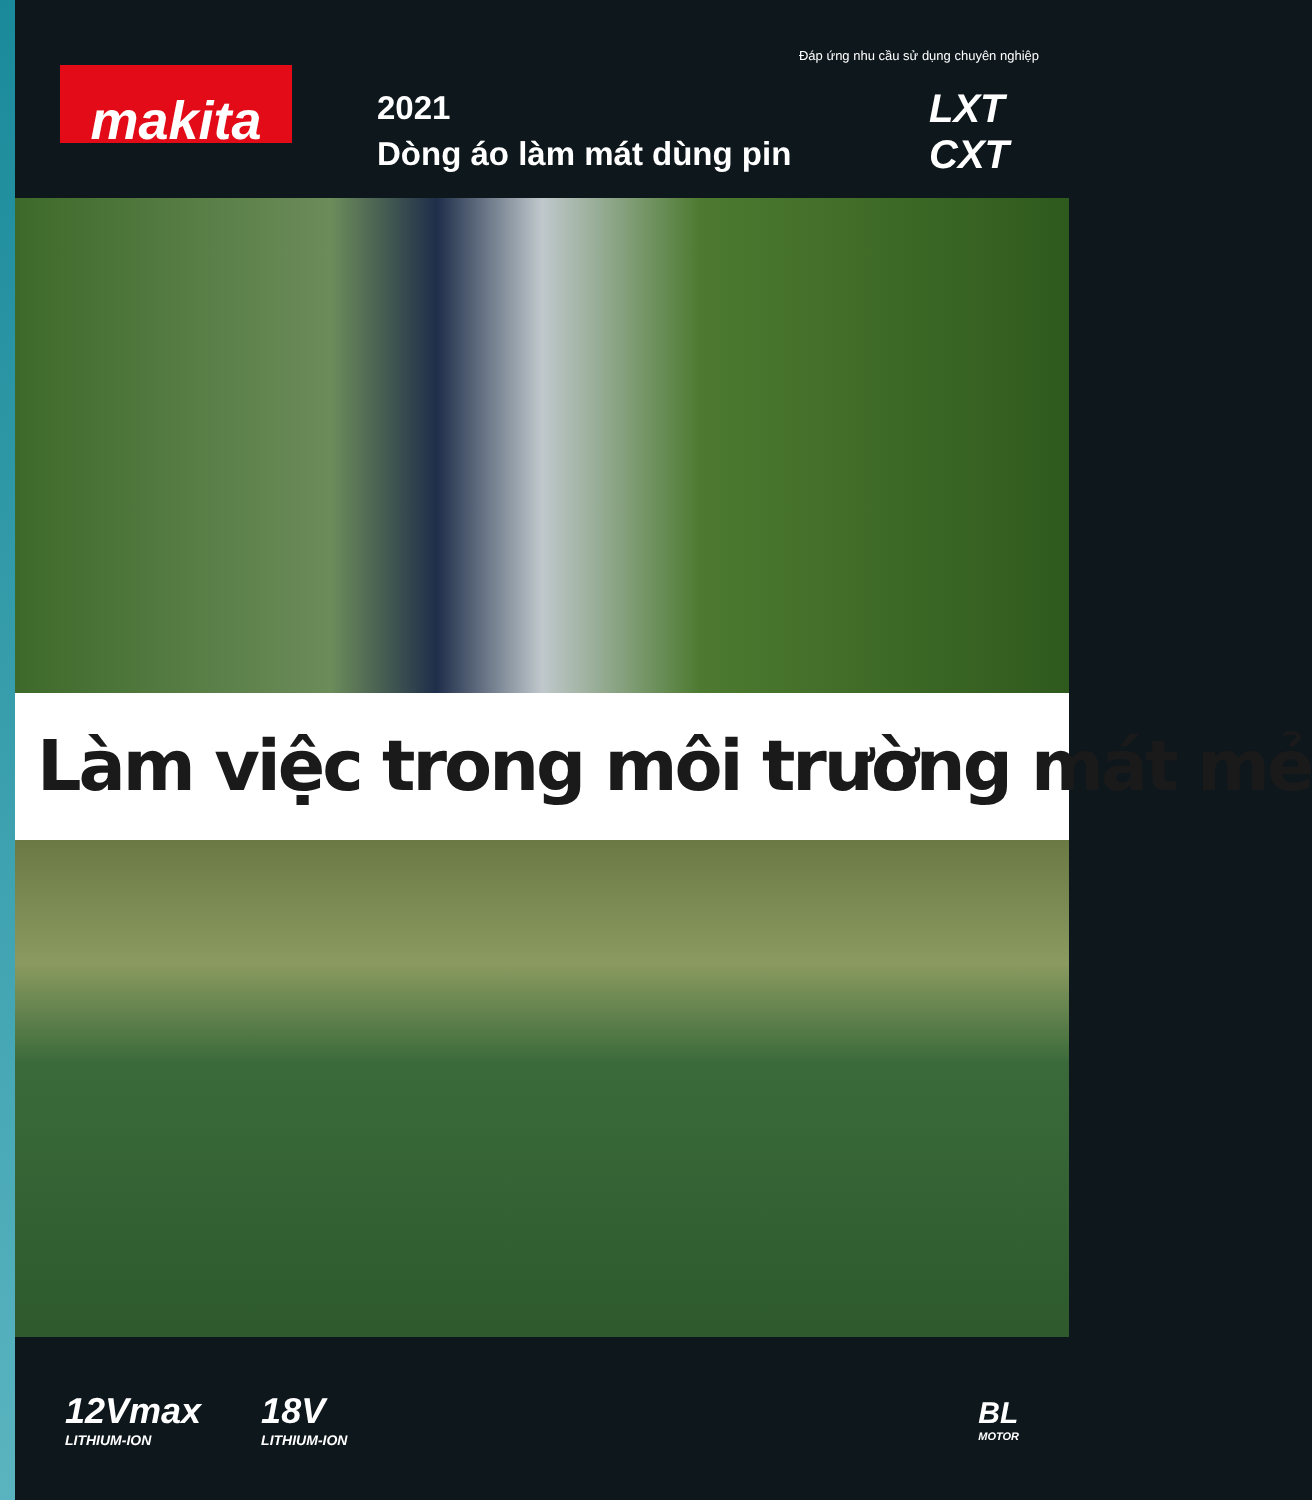Đáp ứng nhu cầu sử dụng chuyên nghiệp
makita
2021
Dòng áo làm mát dùng pin
LXT
CXT
Làm việc trong môi trường mát mẻ
12Vmax
LITHIUM-ION
18V
LITHIUM-ION
BL
MOTOR